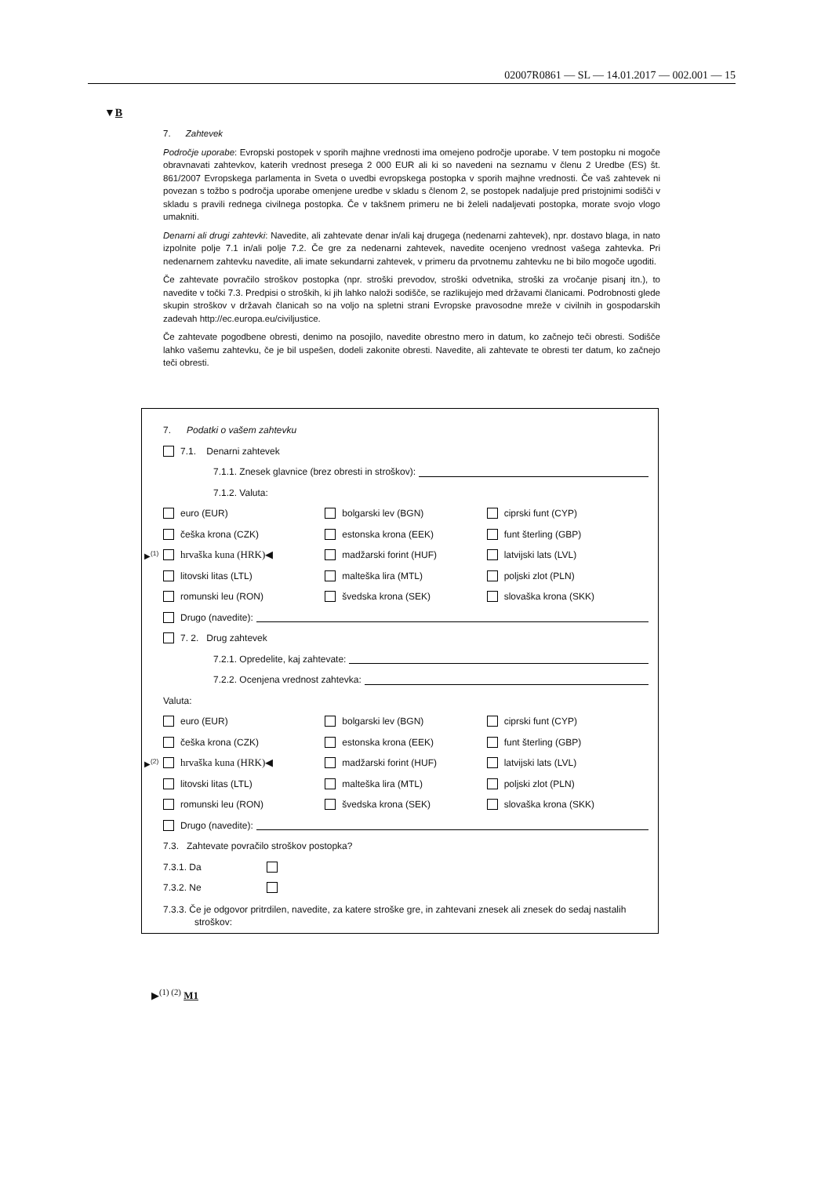02007R0861 — SL — 14.01.2017 — 002.001 — 15
▼B
7. Zahtevek
Področje uporabe: Evropski postopek v sporih majhne vrednosti ima omejeno področje uporabe. V tem postopku ni mogoče obravnavati zahtevkov, katerih vrednost presega 2 000 EUR ali ki so navedeni na seznamu v členu 2 Uredbe (ES) št. 861/2007 Evropskega parlamenta in Sveta o uvedbi evropskega postopka v sporih majhne vrednosti. Če vaš zahtevek ni povezan s tožbo s področja uporabe omenjene uredbe v skladu s členom 2, se postopek nadaljuje pred pristojnimi sodišči v skladu s pravili rednega civilnega postopka. Če v takšnem primeru ne bi želeli nadaljevati postopka, morate svojo vlogo umakniti.
Denarni ali drugi zahtevki: Navedite, ali zahtevate denar in/ali kaj drugega (nedenarni zahtevek), npr. dostavo blaga, in nato izpolnite polje 7.1 in/ali polje 7.2. Če gre za nedenarni zahtevek, navedite ocenjeno vrednost vašega zahtevka. Pri nedenarnem zahtevku navedite, ali imate sekundarni zahtevek, v primeru da prvotnemu zahtevku ne bi bilo mogoče ugoditi.
Če zahtevate povračilo stroškov postopka (npr. stroški prevodov, stroški odvetnika, stroški za vročanje pisanj itn.), to navedite v točki 7.3. Predpisi o stroških, ki jih lahko naloži sodišče, se razlikujejo med državami članicami. Podrobnosti glede skupin stroškov v državah članicah so na voljo na spletni strani Evropske pravosodne mreže v civilnih in gospodarskih zadevah http://ec.europa.eu/civiljustice.
Če zahtevate pogodbene obresti, denimo na posojilo, navedite obrestno mero in datum, ko začnejo teči obresti. Sodišče lahko vašemu zahtevku, če je bil uspešen, dodeli zakonite obresti. Navedite, ali zahtevate te obresti ter datum, ko začnejo teči obresti.
7. Podatki o vašem zahtevku
7.1. Denarni zahtevek
7.1.1. Znesek glavnice (brez obresti in stroškov):
7.1.2. Valuta:
euro (EUR) bolgarski lev (BGN) ciprski funt (CYP)
češka krona (CZK) estonska krona (EEK) funt šterling (GBP)
▶<sup>(1)</sup> hrvaška kuna (HRK)◀ madžarski forint (HUF) latvijski lats (LVL)
litovski litas (LTL) malteška lira (MTL) poljski zlot (PLN)
romunski leu (RON) švedska krona (SEK) slovaška krona (SKK)
Drugo (navedite):
7. 2. Drug zahtevek
7.2.1. Opredelite, kaj zahtevate:
7.2.2. Ocenjena vrednost zahtevka:
Valuta:
euro (EUR) bolgarski lev (BGN) ciprski funt (CYP)
češka krona (CZK) estonska krona (EEK) funt šterling (GBP)
▶<sup>(2)</sup> hrvaška kuna (HRK)◀ madžarski forint (HUF) latvijski lats (LVL)
litovski litas (LTL) malteška lira (MTL) poljski zlot (PLN)
romunski leu (RON) švedska krona (SEK) slovaška krona (SKK)
Drugo (navedite):
7.3. Zahtevate povračilo stroškov postopka?
7.3.1. Da
7.3.2. Ne
7.3.3. Če je odgovor pritrdilen, navedite, za katere stroške gre, in zahtevani znesek ali znesek do sedaj nastalih stroškov:
▶<sup>(1) (2)</sup> M1